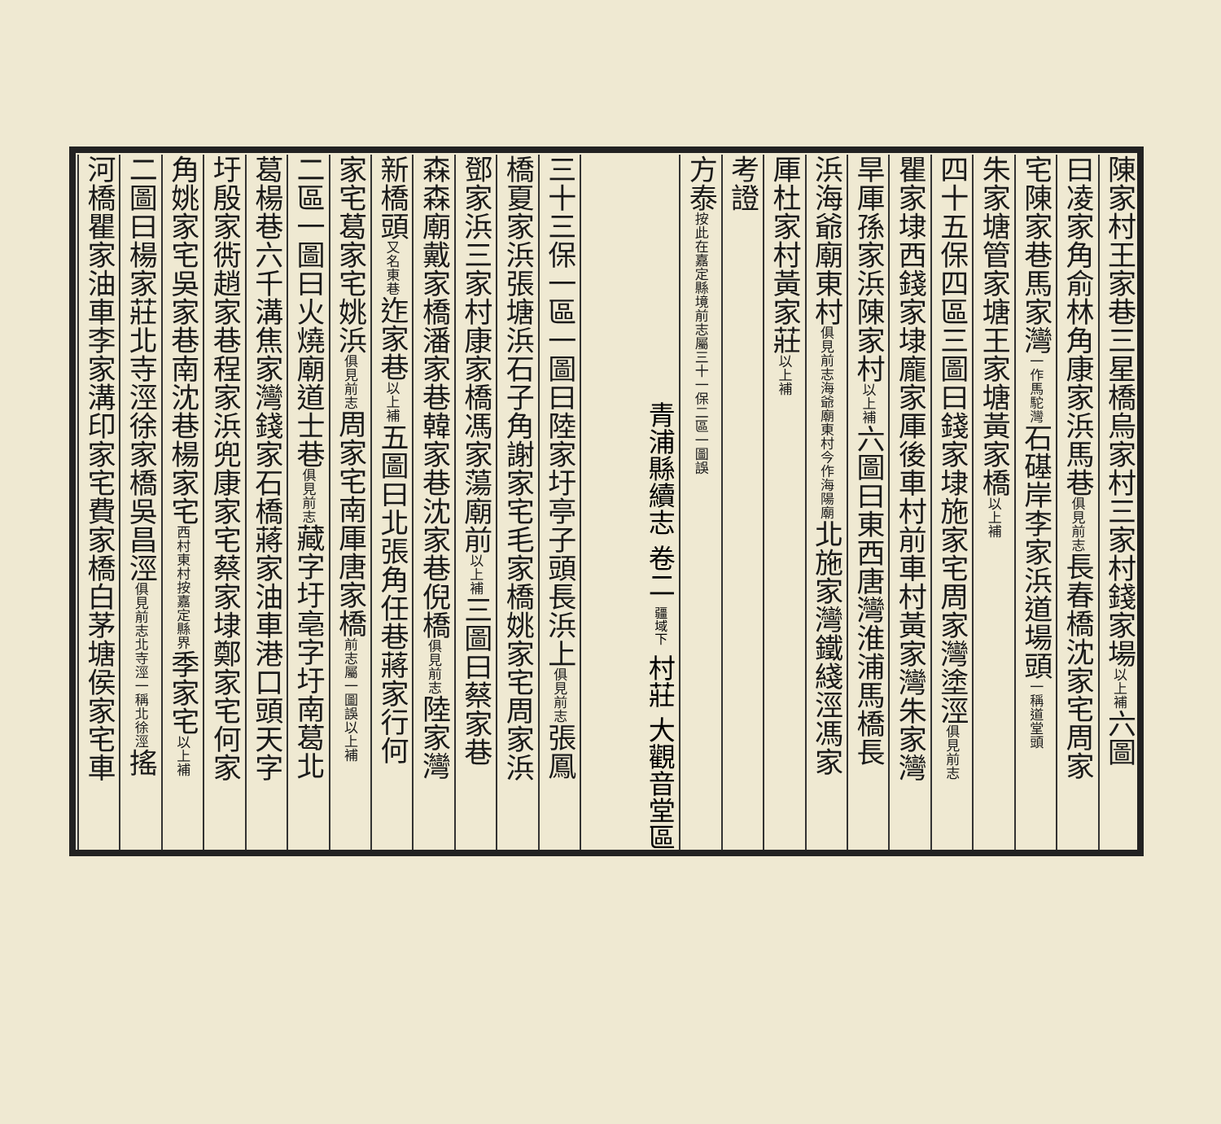陳家村王家巷三星橋烏家村三家村錢家場以上補六圖
曰凌家角俞林角康家浜馬巷俱見前志長春橋沈家宅周家
宅陳家巷馬家灣一作馬駝灣石𥕛岸李家浜道場頭一稱道堂頭
朱家塘管家塘王家塘黃家橋以上補
四十五保四區三圖曰錢家埭施家宅周家灣塗涇俱見前志
瞿家埭西錢家埭龐家厙後車村前車村黃家灣朱家灣
旱厙孫家浜陳家村以上補六圖曰東西唐灣淮浦馬橋長
浜海爺廟東村俱見前志海爺廟東村今作海陽廟北施家灣鐵綫涇馮家
厙杜家村黃家莊以上補
考證
方泰按此在嘉定縣境前志屬三十一保二區一圖誤
觀音堂區
青浦縣續志 卷二 疆域下 村莊 大
三十三保一區一圖曰陸家圩亭子頭長浜上俱見前志張鳳
橋夏家浜張塘浜石子角謝家宅毛家橋姚家宅周家浜
鄧家浜三家村康家橋馮家蕩廟前以上補三圖曰蔡家巷
森森廟戴家橋潘家巷韓家巷沈家巷倪橋俱見前志陸家灣
新橋頭又名東巷迮家巷以上補五圖曰北張角任巷蔣家行何
家宅葛家宅姚浜俱見前志周家宅南厙唐家橋前志屬一圖誤以上補
二區一圖曰火燒廟道士巷俱見前志藏字圩亳字圩南葛北
葛楊巷六千溝焦家灣錢家石橋蔣家油車港口頭天字
圩殷家衖趙家巷程家浜兜康家宅蔡家埭鄭家宅何家
角姚家宅吳家巷南沈巷楊家宅西村東村按嘉定縣界季家宅以上補
二圖曰楊家莊北寺涇徐家橋吳昌涇俱見前志北寺涇一稱北徐涇搖
河橋瞿家油車李家溝印家宅費家橋白茅塘侯家宅車